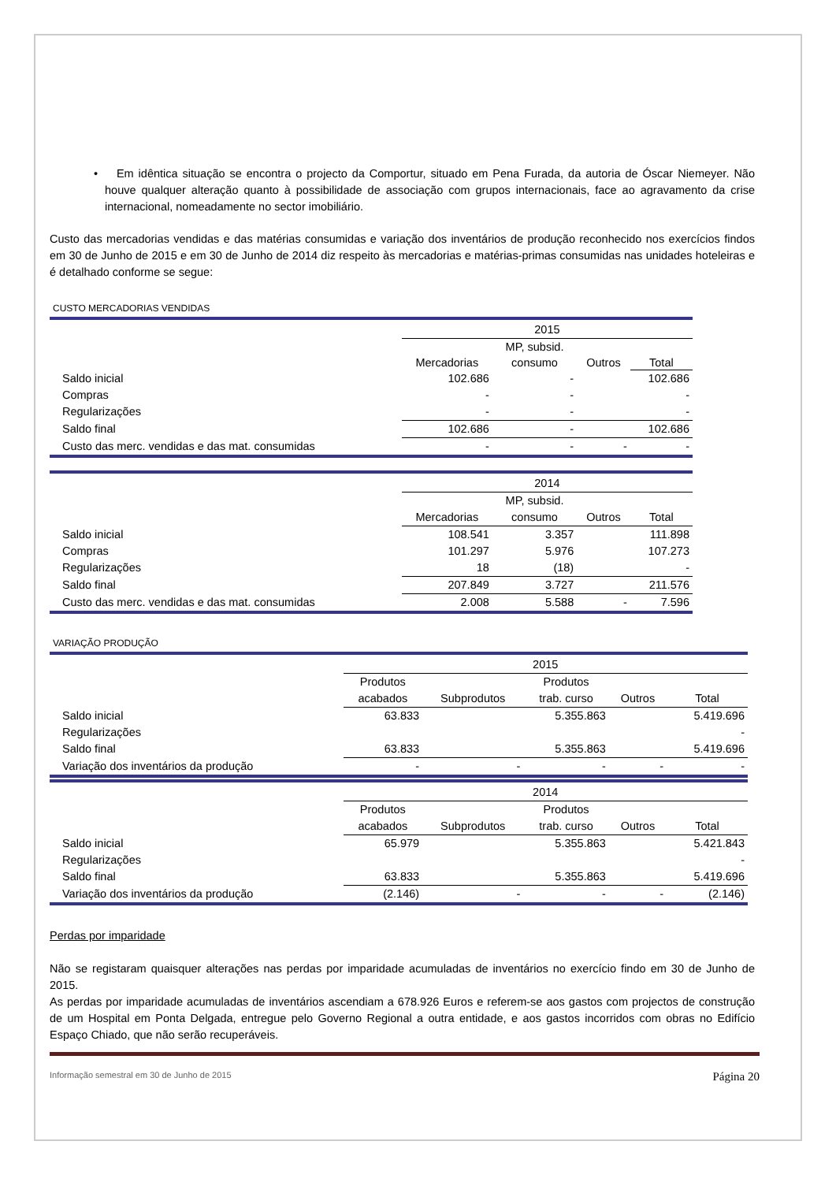• Em idêntica situação se encontra o projecto da Comportur, situado em Pena Furada, da autoria de Óscar Niemeyer. Não houve qualquer alteração quanto à possibilidade de associação com grupos internacionais, face ao agravamento da crise internacional, nomeadamente no sector imobiliário.
Custo das mercadorias vendidas e das matérias consumidas e variação dos inventários de produção reconhecido nos exercícios findos em 30 de Junho de 2015 e em 30 de Junho de 2014 diz respeito às mercadorias e matérias-primas consumidas nas unidades hoteleiras e é detalhado conforme se segue:
CUSTO MERCADORIAS VENDIDAS
| | 2015 | | | |
| | | MP, subsid. | | |
| | Mercadorias | consumo | Outros | Total |
| Saldo inicial | 102.686 | - | | 102.686 |
| Compras | - | - | | - |
| Regularizações | - | - | | - |
| Saldo final | 102.686 | - | | 102.686 |
| Custo das merc. vendidas e das mat. consumidas | - | - | - | - |
| | 2014 | | | |
| | | MP, subsid. | | |
| | Mercadorias | consumo | Outros | Total |
| Saldo inicial | 108.541 | 3.357 | | 111.898 |
| Compras | 101.297 | 5.976 | | 107.273 |
| Regularizações | 18 | (18) | | - |
| Saldo final | 207.849 | 3.727 | | 211.576 |
| Custo das merc. vendidas e das mat. consumidas | 2.008 | 5.588 | - | 7.596 |
VARIAÇÃO PRODUÇÃO
| | 2015 | | | | |
| | Produtos | | Produtos | | |
| | acabados | Subprodutos | trab. curso | Outros | Total |
| Saldo inicial | 63.833 | | 5.355.863 | | 5.419.696 |
| Regularizações | | | | | - |
| Saldo final | 63.833 | | 5.355.863 | | 5.419.696 |
| Variação dos inventários da produção | - | - | - | - | - |
| | 2014 | | | | |
| | Produtos | | Produtos | | |
| | acabados | Subprodutos | trab. curso | Outros | Total |
| Saldo inicial | 65.979 | | 5.355.863 | | 5.421.843 |
| Regularizações | | | | | - |
| Saldo final | 63.833 | | 5.355.863 | | 5.419.696 |
| Variação dos inventários da produção | (2.146) | - | - | - | (2.146) |
Perdas por imparidade
Não se registaram quaisquer alterações nas perdas por imparidade acumuladas de inventários no exercício findo em 30 de Junho de 2015.
As perdas por imparidade acumuladas de inventários ascendiam a 678.926 Euros e referem-se aos gastos com projectos de construção de um Hospital em Ponta Delgada, entregue pelo Governo Regional a outra entidade, e aos gastos incorridos com obras no Edifício Espaço Chiado, que não serão recuperáveis.
Informação semestral em 30 de Junho de 2015 Página 20